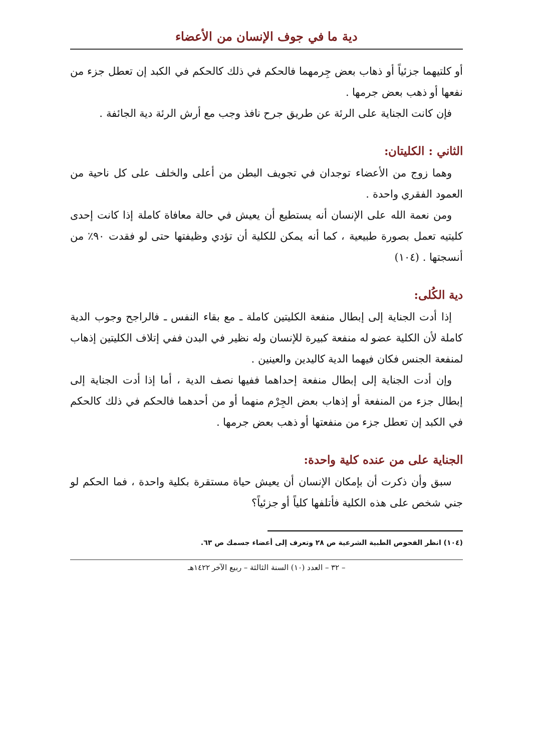دية ما في جوف الإنسان من الأعضاء
أو كلتيهما جزئياً أو ذهاب بعض جِرمهما فالحكم في ذلك كالحكم في الكبد إن تعطل جزء من نفعها أو ذهب بعض جرمها .
فإن كانت الجناية على الرئة عن طريق جرح نافذ وجب مع أرش الرئة دية الجائفة .
الثاني : الكليتان:
وهما زوج من الأعضاء توجدان في تجويف البطن من أعلى والخلف على كل ناحية من العمود الفقري واحدة .
ومن نعمة الله على الإنسان أنه يستطيع أن يعيش في حالة معافاة كاملة إذا كانت إحدى كليتيه تعمل بصورة طبيعية ، كما أنه يمكن للكلية أن تؤدي وظيفتها حتى لو فقدت ٩٠٪ من أنسجتها . (١٠٤)
دية الكُلى:
إذا أدت الجناية إلى إبطال منفعة الكليتين كاملة ـ مع بقاء النفس ـ فالراجح وجوب الدية كاملة لأن الكلية عضو له منفعة كبيرة للإنسان وله نظير في البدن ففي إتلاف الكليتين إذهاب لمنفعة الجنس فكان فيهما الدية كاليدين والعينين .
وإن أدت الجناية إلى إبطال منفعة إحداهما ففيها نصف الدية ، أما إذا أدت الجناية إلى إبطال جزء من المنفعة أو إذهاب بعض الجِرْم منهما أو من أحدهما فالحكم في ذلك كالحكم في الكبد إن تعطل جزء من منفعتها أو ذهب بعض جرمها .
الجناية على من عنده كلية واحدة:
سبق وأن ذكرت أن بإمكان الإنسان أن يعيش حياة مستقرة بكلية واحدة ، فما الحكم لو جني شخص على هذه الكلية فأتلفها كلياً أو جزئياً؟
(١٠٤) انظر الفحوص الطبية الشرعية ص ٢٨ وتعرف إلى أعضاء جسمك ص ٦٣.
– ٣٢ – العدد (١٠) السنة الثالثة – ربيع الآخر ١٤٢٢هـ